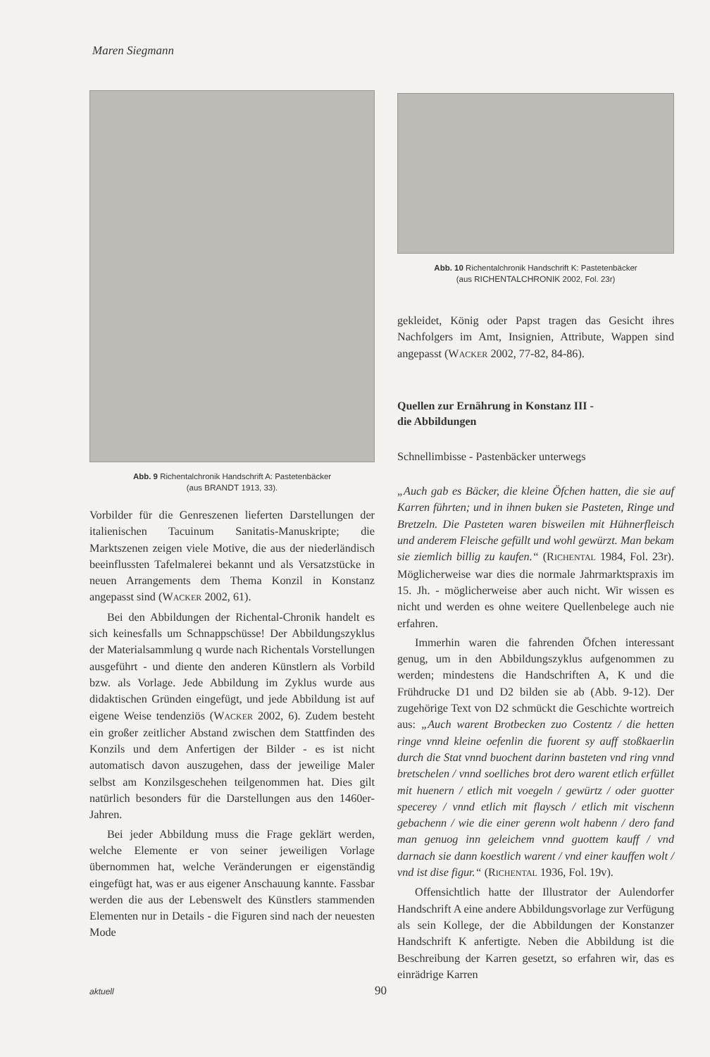Maren Siegmann
Abb. 9 Richentalchronik Handschrift A: Pastetenbäcker
(aus BRANDT 1913, 33).
Vorbilder für die Genreszenen lieferten Darstellungen der italienischen Tacuinum Sanitatis-Manuskripte; die Marktszenen zeigen viele Motive, die aus der niederländisch beeinflussten Tafelmalerei bekannt und als Versatzstücke in neuen Arrangements dem Thema Konzil in Konstanz angepasst sind (WACKER 2002, 61).
Bei den Abbildungen der Richental-Chronik handelt es sich keinesfalls um Schnappschüsse! Der Abbildungszyklus der Materialsammlung q wurde nach Richentals Vorstellungen ausgeführt - und diente den anderen Künstlern als Vorbild bzw. als Vorlage. Jede Abbildung im Zyklus wurde aus didaktischen Gründen eingefügt, und jede Abbildung ist auf eigene Weise tendenziös (WACKER 2002, 6). Zudem besteht ein großer zeitlicher Abstand zwischen dem Stattfinden des Konzils und dem Anfertigen der Bilder - es ist nicht automatisch davon auszugehen, dass der jeweilige Maler selbst am Konzilsgeschehen teilgenommen hat. Dies gilt natürlich besonders für die Darstellungen aus den 1460er-Jahren.
Bei jeder Abbildung muss die Frage geklärt werden, welche Elemente er von seiner jeweiligen Vorlage übernommen hat, welche Veränderungen er eigenständig eingefügt hat, was er aus eigener Anschauung kannte. Fassbar werden die aus der Lebenswelt des Künstlers stammenden Elementen nur in Details - die Figuren sind nach der neuesten Mode
Abb. 10 Richentalchronik Handschrift K: Pastetenbäcker
(aus RICHENTALCHRONIK 2002, Fol. 23r)
gekleidet, König oder Papst tragen das Gesicht ihres Nachfolgers im Amt, Insignien, Attribute, Wappen sind angepasst (WACKER 2002, 77-82, 84-86).
Quellen zur Ernährung in Konstanz III -
die Abbildungen
Schnellimbisse - Pastenbäcker unterwegs
„Auch gab es Bäcker, die kleine Öfchen hatten, die sie auf Karren führten; und in ihnen buken sie Pasteten, Ringe und Bretzeln. Die Pasteten waren bisweilen mit Hühnerfleisch und anderem Fleische gefüllt und wohl gewürzt. Man bekam sie ziemlich billig zu kaufen.“ (RICHENTAL 1984, Fol. 23r). Möglicherweise war dies die normale Jahrmarktspraxis im 15. Jh. - möglicherweise aber auch nicht. Wir wissen es nicht und werden es ohne weitere Quellenbelege auch nie erfahren.
Immerhin waren die fahrenden Öfchen interessant genug, um in den Abbildungszyklus aufgenommen zu werden; mindestens die Handschriften A, K und die Frühdrucke D1 und D2 bilden sie ab (Abb. 9-12). Der zugehörige Text von D2 schmückt die Geschichte wortreich aus: „Auch warent Brotbecken zuo Costentz / die hetten ringe vnnd kleine oefenlin die fuorent sy auff stoßkaerlin durch die Stat vnnd buochent darinn basteten vnd ring vnnd bretschelen / vnnd soelliches brot dero warent etlich erfüllet mit huenern / etlich mit voegeln / gewürtz / oder guotter specerey / vnnd etlich mit flaysch / etlich mit vischenn gebachenn / wie die einer gerenn wolt habenn / dero fand man genuog inn geleichem vnnd guottem kauff / vnd darnach sie dann koestlich warent / vnd einer kauffen wolt / vnd ist dise figur.“ (RICHENTAL 1936, Fol. 19v).
Offensichtlich hatte der Illustrator der Aulendorfer Handschrift A eine andere Abbildungsvorlage zur Verfügung als sein Kollege, der die Abbildungen der Konstanzer Handschrift K anfertigte. Neben die Abbildung ist die Beschreibung der Karren gesetzt, so erfahren wir, das es einrädrige Karren
aktuell 90